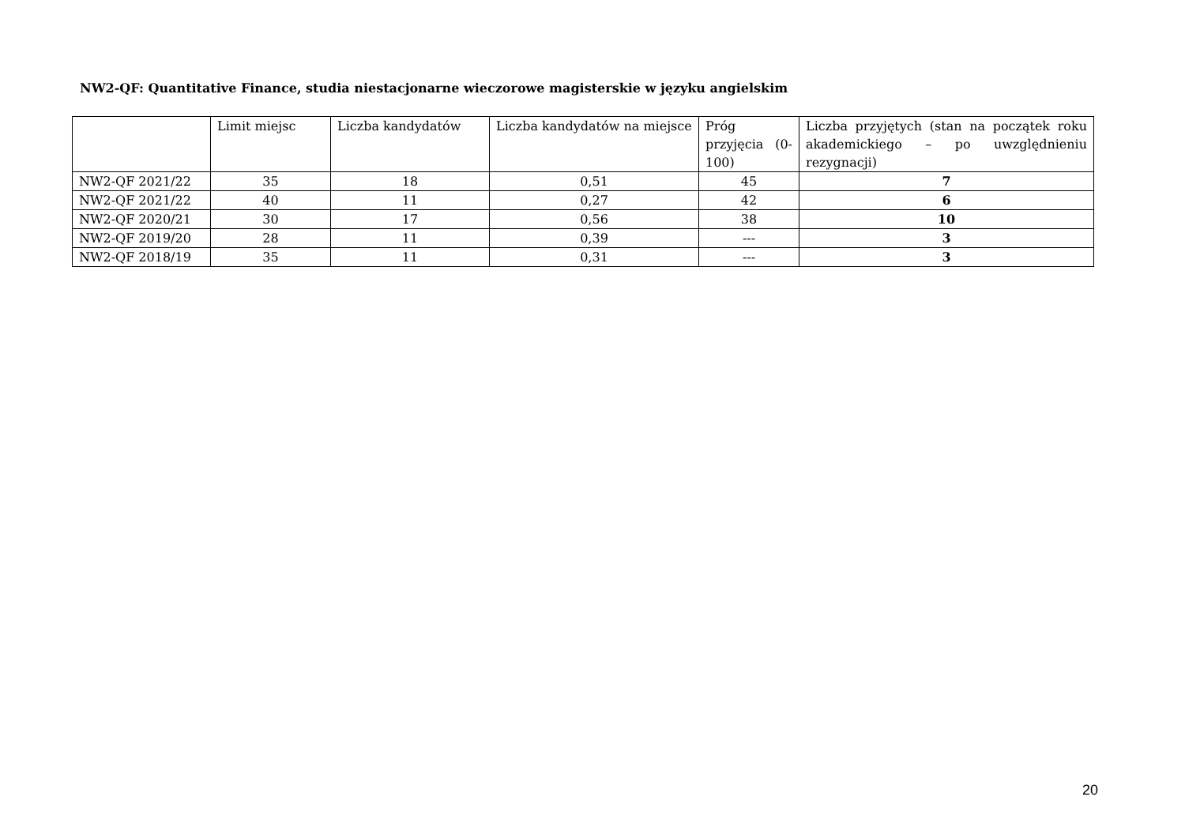NW2-QF: Quantitative Finance, studia niestacjonarne wieczorowe magisterskie w języku angielskim
| | Limit miejsc | Liczba kandydatów | Liczba kandydatów na miejsce | Próg przyjęcia (0-100) | Liczba przyjętych (stan na początek roku akademickiego – po uwzględnieniu rezygnacji) |
| --- | --- | --- | --- | --- | --- |
| NW2-QF 2021/22 | 35 | 18 | 0,51 | 45 | 7 |
| NW2-QF 2021/22 | 40 | 11 | 0,27 | 42 | 6 |
| NW2-QF 2020/21 | 30 | 17 | 0,56 | 38 | 10 |
| NW2-QF 2019/20 | 28 | 11 | 0,39 | --- | 3 |
| NW2-QF 2018/19 | 35 | 11 | 0,31 | --- | 3 |
20